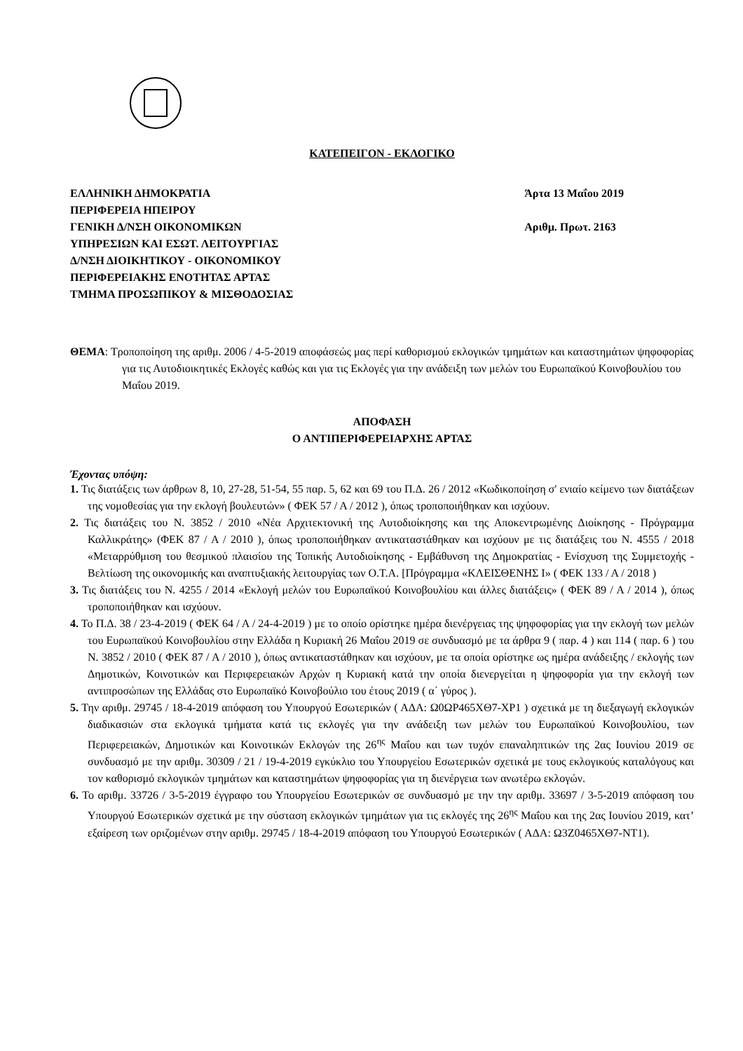ΚΑΤΕΠΕΙΓΟΝ - ΕΚΛΟΓΙΚΟ
ΕΛΛΗΝΙΚΗ ΔΗΜΟΚΡΑΤΙΑ
ΠΕΡΙΦΕΡΕΙΑ ΗΠΕΙΡΟΥ
ΓΕΝΙΚΗ Δ/ΝΣΗ ΟΙΚΟΝΟΜΙΚΩΝ
ΥΠΗΡΕΣΙΩΝ ΚΑΙ ΕΣΩΤ. ΛΕΙΤΟΥΡΓΙΑΣ
Δ/ΝΣΗ ΔΙΟΙΚΗΤΙΚΟΥ - ΟΙΚΟΝΟΜΙΚΟΥ
ΠΕΡΙΦΕΡΕΙΑΚΗΣ ΕΝΟΤΗΤΑΣ ΑΡΤΑΣ
ΤΜΗΜΑ ΠΡΟΣΩΠΙΚΟΥ & ΜΙΣΘΟΔΟΣΙΑΣ
Άρτα 13 Μαΐου 2019
Αριθμ. Πρωτ. 2163
ΘΕΜΑ: Τροποποίηση της αριθμ. 2006 / 4-5-2019 αποφάσεώς μας περί καθορισμού εκλογικών τμημάτων και καταστημάτων ψηφοφορίας για τις Αυτοδιοικητικές Εκλογές καθώς και για τις Εκλογές για την ανάδειξη των μελών του Ευρωπαϊκού Κοινοβουλίου του Μαΐου 2019.
ΑΠΟΦΑΣΗ
Ο ΑΝΤΙΠΕΡΙΦΕΡΕΙΑΡΧΗΣ ΑΡΤΑΣ
Έχοντας υπόψη:
1. Τις διατάξεις των άρθρων 8, 10, 27-28, 51-54, 55 παρ. 5, 62 και 69 του Π.Δ. 26 / 2012 «Κωδικοποίηση σ' ενιαίο κείμενο των διατάξεων της νομοθεσίας για την εκλογή βουλευτών» ( ΦΕΚ 57 / Α / 2012 ), όπως τροποποιήθηκαν και ισχύουν.
2. Τις διατάξεις του Ν. 3852 / 2010 «Νέα Αρχιτεκτονική της Αυτοδιοίκησης και της Αποκεντρωμένης Διοίκησης - Πρόγραμμα Καλλικράτης» (ΦΕΚ 87 / Α / 2010 ), όπως τροποποιήθηκαν αντικαταστάθηκαν και ισχύουν με τις διατάξεις του Ν. 4555 / 2018 «Μεταρρύθμιση του θεσμικού πλαισίου της Τοπικής Αυτοδιοίκησης - Εμβάθυνση της Δημοκρατίας - Ενίσχυση της Συμμετοχής - Βελτίωση της οικονομικής και αναπτυξιακής λειτουργίας των Ο.Τ.Α. [Πρόγραμμα «ΚΛΕΙΣΘΕΝΗΣ Ι» ( ΦΕΚ 133 / Α / 2018 )
3. Τις διατάξεις του Ν. 4255 / 2014 «Εκλογή μελών του Ευρωπαϊκού Κοινοβουλίου και άλλες διατάξεις» ( ΦΕΚ 89 / Α / 2014 ), όπως τροποποιήθηκαν και ισχύουν.
4. Το Π.Δ. 38 / 23-4-2019 ( ΦΕΚ 64 / Α / 24-4-2019 ) με το οποίο ορίστηκε ημέρα διενέργειας της ψηφοφορίας για την εκλογή των μελών του Ευρωπαϊκού Κοινοβουλίου στην Ελλάδα η Κυριακή 26 Μαΐου 2019 σε συνδυασμό με τα άρθρα 9 ( παρ. 4 ) και 114 ( παρ. 6 ) του Ν. 3852 / 2010 ( ΦΕΚ 87 / Α / 2010 ), όπως αντικαταστάθηκαν και ισχύουν, με τα οποία ορίστηκε ως ημέρα ανάδειξης / εκλογής των Δημοτικών, Κοινοτικών και Περιφερειακών Αρχών η Κυριακή κατά την οποία διενεργείται η ψηφοφορία για την εκλογή των αντιπροσώπων της Ελλάδας στο Ευρωπαϊκό Κοινοβούλιο του έτους 2019 ( α΄ γύρος ).
5. Την αριθμ. 29745 / 18-4-2019 απόφαση του Υπουργού Εσωτερικών ( ΑΔΑ: Ω0ΩΡ465ΧΘ7-ΧΡ1 ) σχετικά με τη διεξαγωγή εκλογικών διαδικασιών στα εκλογικά τμήματα κατά τις εκλογές για την ανάδειξη των μελών του Ευρωπαϊκού Κοινοβουλίου, των Περιφερειακών, Δημοτικών και Κοινοτικών Εκλογών της 26<sup>ης</sup> Μαΐου και των τυχόν επαναληπτικών της 2ας Ιουνίου 2019 σε συνδυασμό με την αριθμ. 30309 / 21 / 19-4-2019 εγκύκλιο του Υπουργείου Εσωτερικών σχετικά με τους εκλογικούς καταλόγους και τον καθορισμό εκλογικών τμημάτων και καταστημάτων ψηφοφορίας για τη διενέργεια των ανωτέρω εκλογών.
6. Το αριθμ. 33726 / 3-5-2019 έγγραφο του Υπουργείου Εσωτερικών σε συνδυασμό με την την αριθμ. 33697 / 3-5-2019 απόφαση του Υπουργού Εσωτερικών σχετικά με την σύσταση εκλογικών τμημάτων για τις εκλογές της 26<sup>ης</sup> Μαΐου και της 2ας Ιουνίου 2019, κατ’ εξαίρεση των οριζομένων στην αριθμ. 29745 / 18-4-2019 απόφαση του Υπουργού Εσωτερικών ( ΑΔΑ: Ω3Ζ0465ΧΘ7-ΝΤ1).